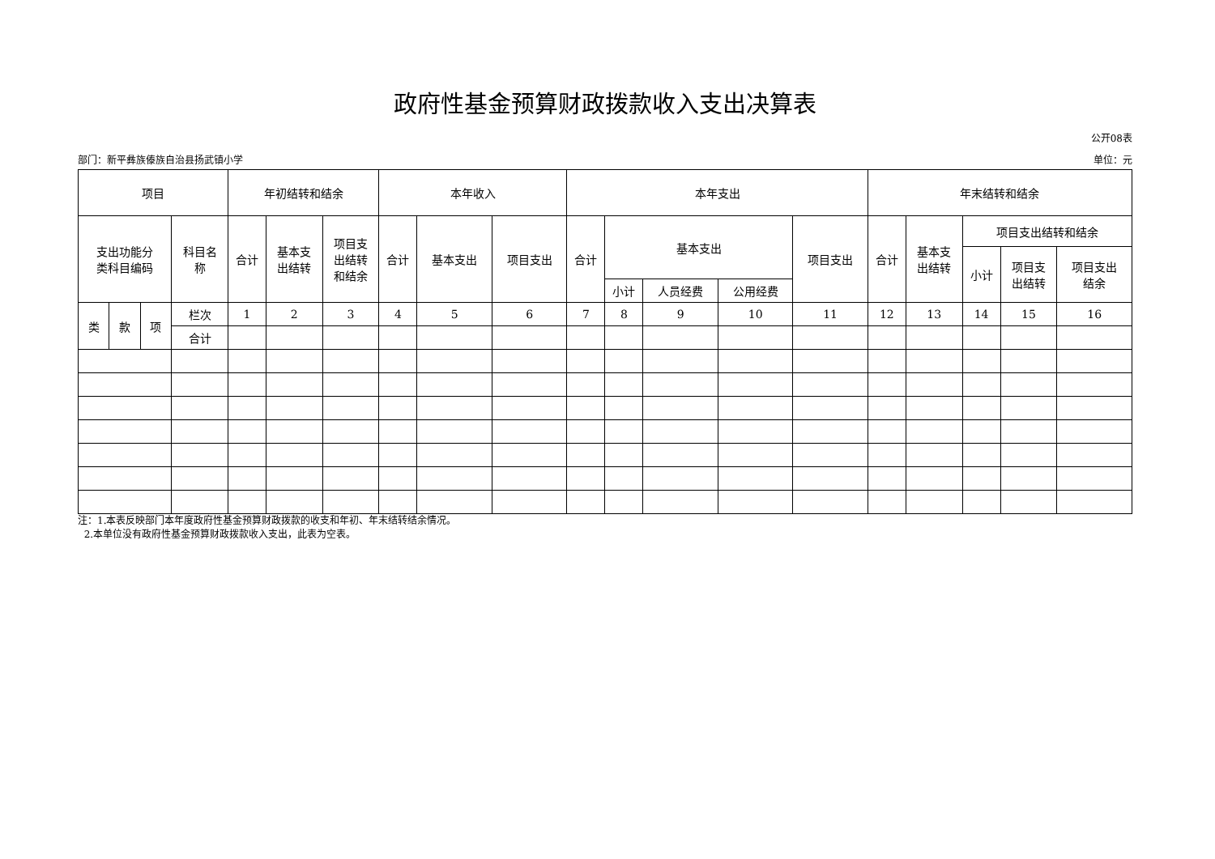政府性基金预算财政拨款收入支出决算表
公开08表
部门：新平彝族傣族自治县扬武镇小学 单位：元
| 项目 | | | | 年初结转和结余 | | | 本年收入 | | | 本年支出 | | | | | 年末结转和结余 | | | | |
| --- | --- | --- | --- | --- | --- | --- | --- | --- | --- | --- | --- | --- | --- | --- | --- | --- | --- | --- | --- |
| 支出功能分 类科目编码 | | | 科目名 称 | 合计 | 基本支 出结转 | 项目支 出结转 和结余 | 合计 | 基本支出 | 项目支出 | 合计 | 基本支出 | | | 项目支出 | 合计 | 基本支 出结转 | 项目支出结转和结余 | | |
| | | | | | | | | | | | | | | | | | 小计 | 项目支 出结转 | 项目支出 结余 |
| | | | | | | | | | | | 小计 | 人员经费 | 公用经费 | | | | | | |
| 类 | 款 | 项 | 栏次 | 1 | 2 | 3 | 4 | 5 | 6 | 7 | 8 | 9 | 10 | 11 | 12 | 13 | 14 | 15 | 16 |
| | | | 合计 | | | | | | | | | | | | | | | | |
注：1.本表反映部门本年度政府性基金预算财政拨款的收支和年初、年末结转结余情况。
2.本单位没有政府性基金预算财政拨款收入支出，此表为空表。